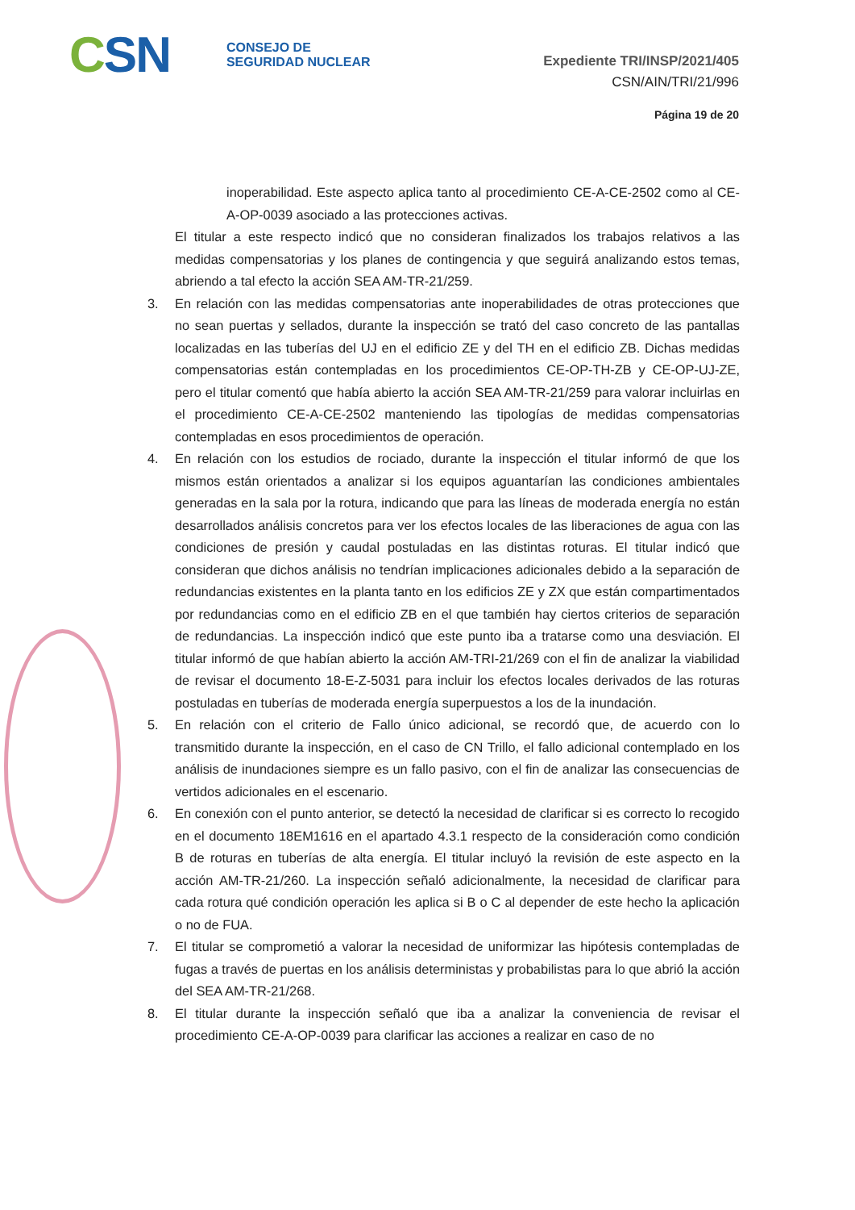CSN
CONSEJO DE
SEGURIDAD NUCLEAR
Expediente TRI/INSP/2021/405
CSN/AIN/TRI/21/996
Página 19 de 20
inoperabilidad. Este aspecto aplica tanto al procedimiento CE-A-CE-2502 como al CE-A-OP-0039 asociado a las protecciones activas.
El titular a este respecto indicó que no consideran finalizados los trabajos relativos a las medidas compensatorias y los planes de contingencia y que seguirá analizando estos temas, abriendo a tal efecto la acción SEA AM-TR-21/259.
3. En relación con las medidas compensatorias ante inoperabilidades de otras protecciones que no sean puertas y sellados, durante la inspección se trató del caso concreto de las pantallas localizadas en las tuberías del UJ en el edificio ZE y del TH en el edificio ZB. Dichas medidas compensatorias están contempladas en los procedimientos CE-OP-TH-ZB y CE-OP-UJ-ZE, pero el titular comentó que había abierto la acción SEA AM-TR-21/259 para valorar incluirlas en el procedimiento CE-A-CE-2502 manteniendo las tipologías de medidas compensatorias contempladas en esos procedimientos de operación.
4. En relación con los estudios de rociado, durante la inspección el titular informó de que los mismos están orientados a analizar si los equipos aguantarían las condiciones ambientales generadas en la sala por la rotura, indicando que para las líneas de moderada energía no están desarrollados análisis concretos para ver los efectos locales de las liberaciones de agua con las condiciones de presión y caudal postuladas en las distintas roturas. El titular indicó que consideran que dichos análisis no tendrían implicaciones adicionales debido a la separación de redundancias existentes en la planta tanto en los edificios ZE y ZX que están compartimentados por redundancias como en el edificio ZB en el que también hay ciertos criterios de separación de redundancias. La inspección indicó que este punto iba a tratarse como una desviación. El titular informó de que habían abierto la acción AM-TRI-21/269 con el fin de analizar la viabilidad de revisar el documento 18-E-Z-5031 para incluir los efectos locales derivados de las roturas postuladas en tuberías de moderada energía superpuestos a los de la inundación.
5. En relación con el criterio de Fallo único adicional, se recordó que, de acuerdo con lo transmitido durante la inspección, en el caso de CN Trillo, el fallo adicional contemplado en los análisis de inundaciones siempre es un fallo pasivo, con el fin de analizar las consecuencias de vertidos adicionales en el escenario.
6. En conexión con el punto anterior, se detectó la necesidad de clarificar si es correcto lo recogido en el documento 18EM1616 en el apartado 4.3.1 respecto de la consideración como condición B de roturas en tuberías de alta energía. El titular incluyó la revisión de este aspecto en la acción AM-TR-21/260. La inspección señaló adicionalmente, la necesidad de clarificar para cada rotura qué condición operación les aplica si B o C al depender de este hecho la aplicación o no de FUA.
7. El titular se comprometió a valorar la necesidad de uniformizar las hipótesis contempladas de fugas a través de puertas en los análisis deterministas y probabilistas para lo que abrió la acción del SEA AM-TR-21/268.
8. El titular durante la inspección señaló que iba a analizar la conveniencia de revisar el procedimiento CE-A-OP-0039 para clarificar las acciones a realizar en caso de no